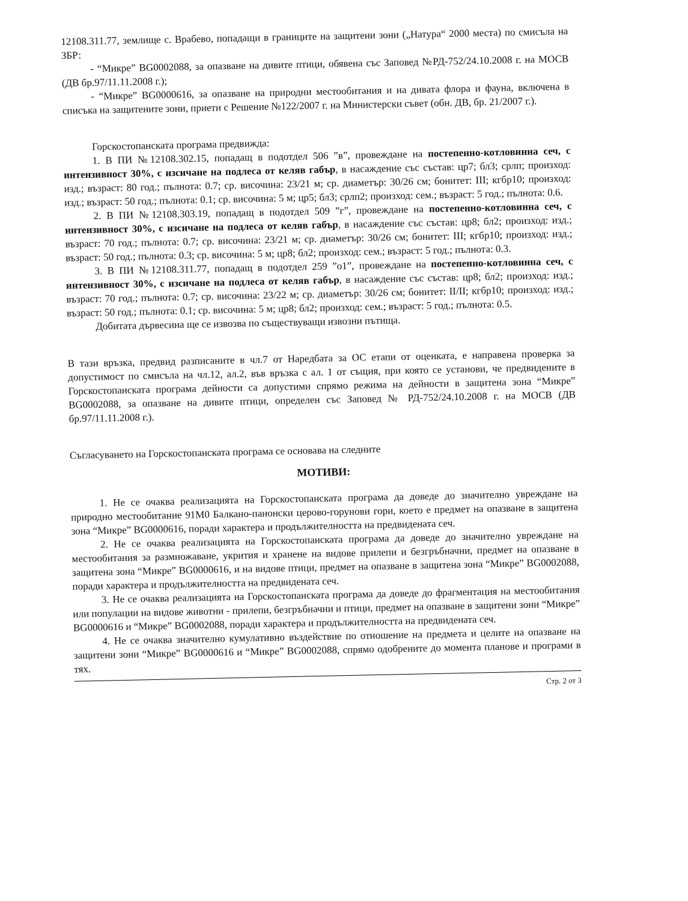12108.311.77, землище с. Врабево, попадащи в границите на защитени зони („Натура“ 2000 места) по смисъла на ЗБР:
- “Микре” BG0002088, за опазване на дивите птици, обявена със Заповед №РД-752/24.10.2008 г. на МОСВ (ДВ бр.97/11.11.2008 г.);
- “Микре” BG0000616, за опазване на природни местообитания и на дивата флора и фауна, включена в списъка на защитените зони, приети с Решение №122/2007 г. на Министерски съвет (обн. ДВ, бр. 21/2007 г.).
Горскостопанската програма предвижда:
1. В ПИ №12108.302.15, попадащ в подотдел 506 ”в”, провеждане на постепенно-котловинна сеч, с интензивност 30%, с изсичане на подлеса от келяв габър, в насаждение със състав: цр7; бл3; срлп; произход: изд.; възраст: 80 год.; пълнота: 0.7; ср. височина: 23/21 м; ср. диаметър: 30/26 см; бонитет: III; кгбр10; произход: изд.; възраст: 50 год.; пълнота: 0.1; ср. височина: 5 м; цр5; бл3; срлп2; произход: сем.; възраст: 5 год.; пълнота: 0.6.
2. В ПИ №12108.303.19, попадащ в подотдел 509 ”г”, провеждане на постепенно-котловинна сеч, с интензивност 30%, с изсичане на подлеса от келяв габър, в насаждение със състав: цр8; бл2; произход: изд.; възраст: 70 год.; пълнота: 0.7; ср. височина: 23/21 м; ср. диаметър: 30/26 см; бонитет: III; кгбр10; произход: изд.; възраст: 50 год.; пълнота: 0.3; ср. височина: 5 м; цр8; бл2; произход: сем.; възраст: 5 год.; пълнота: 0.3.
3. В ПИ №12108.311.77, попадащ в подотдел 259 ”о1”, провеждане на постепенно-котловинна сеч, с интензивност 30%, с изсичане на подлеса от келяв габър, в насаждение със състав: цр8; бл2; произход: изд.; възраст: 70 год.; пълнота: 0.7; ср. височина: 23/22 м; ср. диаметър: 30/26 см; бонитет: II/II; кгбр10; произход: изд.; възраст: 50 год.; пълнота: 0.1; ср. височина: 5 м; цр8; бл2; произход: сем.; възраст: 5 год.; пълнота: 0.5.
Добитата дървесина ще се извозва по съществуващи извозни пътища.
В тази връзка, предвид разписаните в чл.7 от Наредбата за ОС етапи от оценката, е направена проверка за допустимост по смисъла на чл.12, ал.2, във връзка с ал. 1 от същия, при която се установи, че предвидените в Горскостопанската програма дейности са допустими спрямо режима на дейности в защитена зона “Микре” BG0002088, за опазване на дивите птици, определен със Заповед № РД-752/24.10.2008 г. на МОСВ (ДВ бр.97/11.11.2008 г.).
Съгласуването на Горскостопанската програма се основава на следните
МОТИВИ:
1. Не се очаква реализацията на Горскостопанската програма да доведе до значително увреждане на природно местообитание 91M0 Балкано-панонски церово-горунови гори, което е предмет на опазване в защитена зона “Микре” BG0000616, поради характера и продължителността на предвидената сеч.
2. Не се очаква реализацията на Горскостопанската програма да доведе до значително увреждане на местообитания за размножаване, укрития и хранене на видове прилепи и безгръбначни, предмет на опазване в защитена зона “Микре” BG0000616, и на видове птици, предмет на опазване в защитена зона “Микре” BG0002088, поради характера и продължителността на предвидената сеч.
3. Не се очаква реализацията на Горскостопанската програма да доведе до фрагментация на местообитания или популации на видове животни - прилепи, безгръбначни и птици, предмет на опазване в защитени зони “Микре” BG0000616 и “Микре” BG0002088, поради характера и продължителността на предвидената сеч.
4. Не се очаква значително кумулативно въздействие по отношение на предмета и целите на опазване на защитени зони “Микре” BG0000616 и “Микре” BG0002088, спрямо одобрените до момента планове и програми в тях.
Стр. 2 от 3